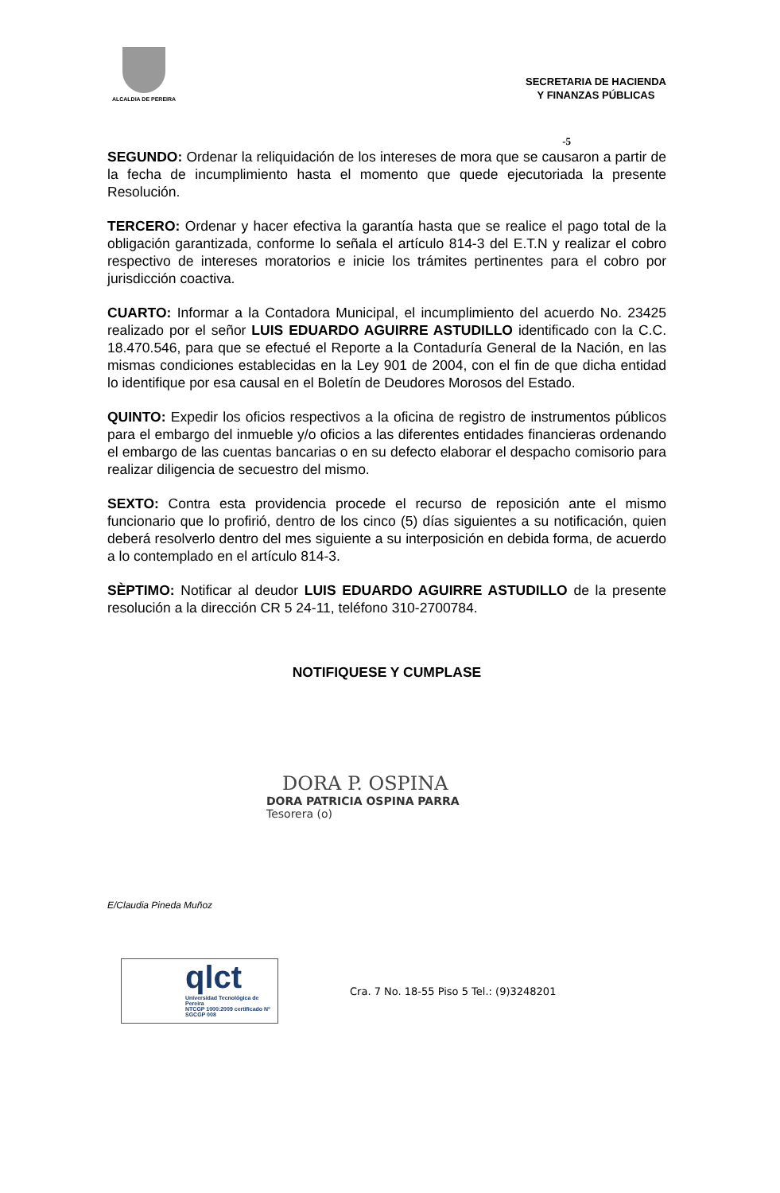ALCALDIA DE PEREIRA
SECRETARIA DE HACIENDA
Y FINANZAS PÚBLICAS
-5
SEGUNDO: Ordenar la reliquidación de los intereses de mora que se causaron a partir de la fecha de incumplimiento hasta el momento que quede ejecutoriada la presente Resolución.
TERCERO: Ordenar y hacer efectiva la garantía hasta que se realice el pago total de la obligación garantizada, conforme lo señala el artículo 814-3 del E.T.N y realizar el cobro respectivo de intereses moratorios e inicie los trámites pertinentes para el cobro por jurisdicción coactiva.
CUARTO: Informar a la Contadora Municipal, el incumplimiento del acuerdo No. 23425 realizado por el señor LUIS EDUARDO AGUIRRE ASTUDILLO identificado con la C.C. 18.470.546, para que se efectué el Reporte a la Contaduría General de la Nación, en las mismas condiciones establecidas en la Ley 901 de 2004, con el fin de que dicha entidad lo identifique por esa causal en el Boletín de Deudores Morosos del Estado.
QUINTO: Expedir los oficios respectivos a la oficina de registro de instrumentos públicos para el embargo del inmueble y/o oficios a las diferentes entidades financieras ordenando el embargo de las cuentas bancarias o en su defecto elaborar el despacho comisorio para realizar diligencia de secuestro del mismo.
SEXTO: Contra esta providencia procede el recurso de reposición ante el mismo funcionario que lo profirió, dentro de los cinco (5) días siguientes a su notificación, quien deberá resolverlo dentro del mes siguiente a su interposición en debida forma, de acuerdo a lo contemplado en el artículo 814-3.
SÈPTIMO: Notificar al deudor LUIS EDUARDO AGUIRRE ASTUDILLO de la presente resolución a la dirección CR 5 24-11, teléfono 310-2700784.
NOTIFIQUESE Y CUMPLASE
DORA P. OSPINA
DORA PATRICIA OSPINA PARRA
Tesorera (o)
E/Claudia Pineda Muñoz
qlct
Universidad Tecnológica de Pereira
NTCGP 1000:2009 certificado Nº SGCGP 008
Cra. 7 No. 18-55 Piso 5 Tel.: (9)3248201